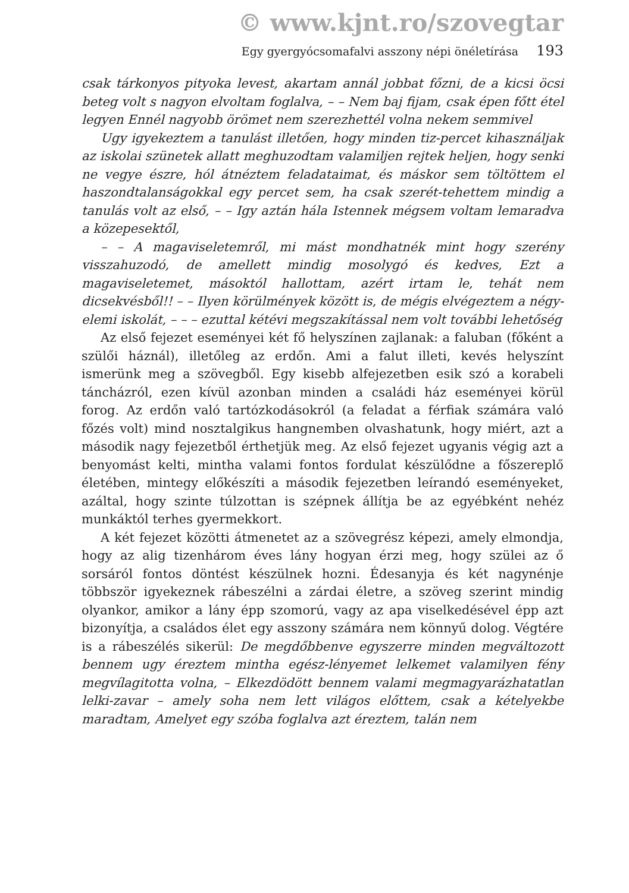© www.kjnt.ro/szovegtar
Egy gyergyócsomafalvi asszony népi önéletírása 193
csak tárkonyos pityoka levest, akartam annál jobbat főzni, de a kicsi öcsi beteg volt s nagyon elvoltam foglalva, – – Nem baj fijam, csak épen főtt étel legyen Ennél nagyobb örömet nem szerezhettél volna nekem semmivel
Ugy igyekeztem a tanulást illetően, hogy minden tiz-percet kihasználjak az iskolai szünetek allatt meghuzodtam valamiljen rejtek heljen, hogy senki ne vegye észre, hól átnéztem feladataimat, és máskor sem töltöttem el haszondtalanságokkal egy percet sem, ha csak szerét-tehettem mindig a tanulás volt az első, – – Igy aztán hála Istennek mégsem voltam lemaradva a közepesektől,
– – A magaviseletemről, mi mást mondhatnék mint hogy szerény visszahuzodó, de amellett mindig mosolygó és kedves, Ezt a magaviseletemet, másoktól hallottam, azért irtam le, tehát nem dicsekvésből!! – – Ilyen körülmények között is, de mégis elvégeztem a négy-elemi iskolát, – – – ezuttal kétévi megszakítással nem volt további lehetőség
Az első fejezet eseményei két fő helyszínen zajlanak: a faluban (főként a szülői háznál), illetőleg az erdőn. Ami a falut illeti, kevés helyszínt ismerünk meg a szövegből. Egy kisebb alfejezetben esik szó a korabeli táncházról, ezen kívül azonban minden a családi ház eseményei körül forog. Az erdőn való tartózkodásokról (a feladat a férfiak számára való főzés volt) mind nosztalgikus hangnemben olvashatunk, hogy miért, azt a második nagy fejezetből érthetjük meg. Az első fejezet ugyanis végig azt a benyomást kelti, mintha valami fontos fordulat készülődne a főszereplő életében, mintegy előkészíti a második fejezetben leírandó eseményeket, azáltal, hogy szinte túlzottan is szépnek állítja be az egyébként nehéz munkáktól terhes gyermekkort.
A két fejezet közötti átmenetet az a szövegrész képezi, amely elmondja, hogy az alig tizenhárom éves lány hogyan érzi meg, hogy szülei az ő sorsáról fontos döntést készülnek hozni. Édesanyja és két nagynénje többször igyekeznek rábeszélni a zárdai életre, a szöveg szerint mindig olyankor, amikor a lány épp szomorú, vagy az apa viselkedésével épp azt bizonyítja, a családos élet egy asszony számára nem könnyű dolog. Végtére is a rábeszélés sikerül: De megdőbbenve egyszerre minden megváltozott bennem ugy éreztem mintha egész-lényemet lelkemet valamilyen fény megvílagitotta volna, – Elkezdödött bennem valami megmagyarázhatatlan lelki-zavar – amely soha nem lett világos előttem, csak a kételyekbe maradtam, Amelyet egy szóba foglalva azt éreztem, talán nem